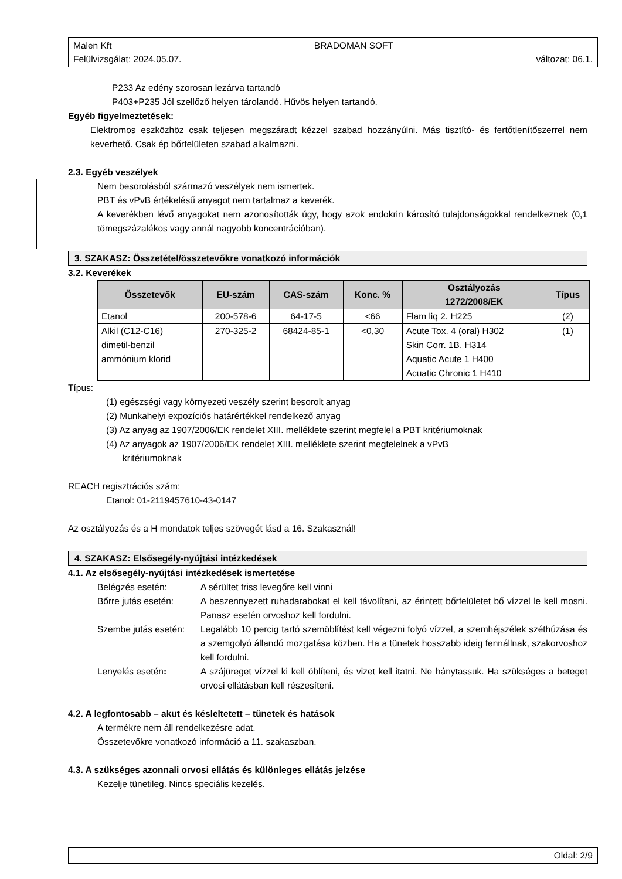Malen Kft BRADOMAN SOFT
Felülvizsgálat: 2024.05.07. változat: 06.1.
P233 Az edény szorosan lezárva tartandó
P403+P235 Jól szellőző helyen tárolandó. Hűvös helyen tartandó.
Egyéb figyelmeztetések:
Elektromos eszközhöz csak teljesen megszáradt kézzel szabad hozzányúlni. Más tisztító- és fertőtlenítőszerrel nem keverhető. Csak ép bőrfelületen szabad alkalmazni.
2.3. Egyéb veszélyek
Nem besorolásból származó veszélyek nem ismertek.
PBT és vPvB értékelésű anyagot nem tartalmaz a keverék.
A keverékben lévő anyagokat nem azonosították úgy, hogy azok endokrin károsító tulajdonságokkal rendelkeznek (0,1 tömegszázalékos vagy annál nagyobb koncentrációban).
3. SZAKASZ: Összetétel/összetevőkre vonatkozó információk
3.2. Keverékek
| Összetevők | EU-szám | CAS-szám | Konc. % | Osztályozás 1272/2008/EK | Típus |
| --- | --- | --- | --- | --- | --- |
| Etanol | 200-578-6 | 64-17-5 | <66 | Flam liq 2. H225 | (2) |
| Alkil (C12-C16) dimetil-benzil ammónium klorid | 270-325-2 | 68424-85-1 | <0,30 | Acute Tox. 4 (oral) H302 Skin Corr. 1B, H314 Aquatic Acute 1 H400 Acuatic Chronic 1 H410 | (1) |
Típus:
(1) egészségi vagy környezeti veszély szerint besorolt anyag
(2) Munkahelyi expozíciós határértékkel rendelkező anyag
(3) Az anyag az 1907/2006/EK rendelet XIII. melléklete szerint megfelel a PBT kritériumoknak
(4) Az anyagok az 1907/2006/EK rendelet XIII. melléklete szerint megfelelnek a vPvB
kritériumoknak
REACH regisztrációs szám:
Etanol: 01-2119457610-43-0147
Az osztályozás és a H mondatok teljes szövegét lásd a 16. Szakasznál!
4. SZAKASZ: Elsősegély-nyújtási intézkedések
4.1. Az elsősegély-nyújtási intézkedések ismertetése
Belégzés esetén: A sérültet friss levegőre kell vinni
Bőrre jutás esetén: A beszennyezett ruhadarabokat el kell távolítani, az érintett bőrfelületet bő vízzel le kell mosni. Panasz esetén orvoshoz kell fordulni.
Szembe jutás esetén: Legalább 10 percig tartó szemöblítést kell végezni folyó vízzel, a szemhéjszélek széthúzása és a szemgolyó állandó mozgatása közben. Ha a tünetek hosszabb ideig fennállnak, szakorvoshoz kell fordulni.
Lenyelés esetén: A szájüreget vízzel ki kell öblíteni, és vizet kell itatni. Ne hánytassuk. Ha szükséges a beteget orvosi ellátásban kell részesíteni.
4.2. A legfontosabb – akut és késleltetett – tünetek és hatások
A termékre nem áll rendelkezésre adat.
Összetevőkre vonatkozó információ a 11. szakaszban.
4.3. A szükséges azonnali orvosi ellátás és különleges ellátás jelzése
Kezelje tünetileg. Nincs speciális kezelés.
Oldal: 2/9